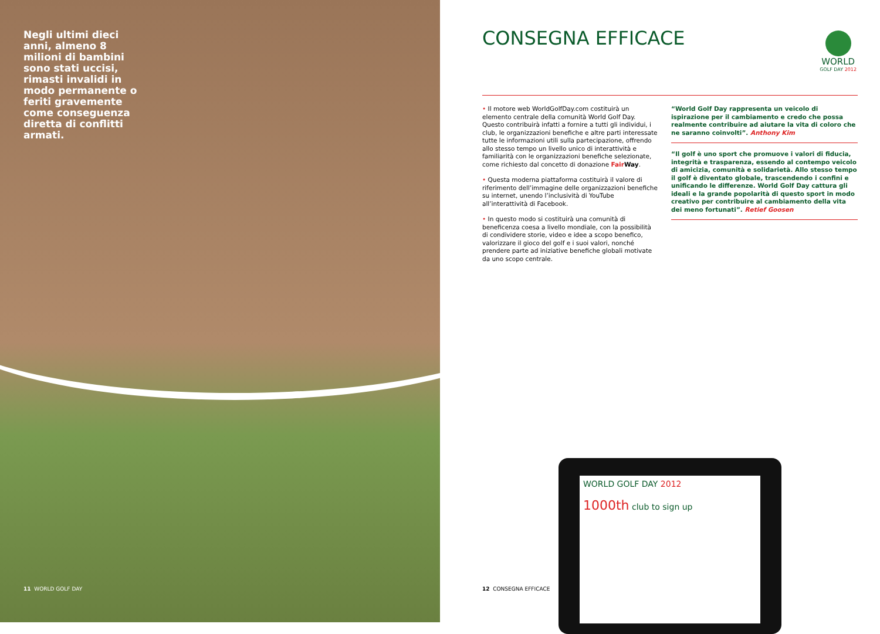Negli ultimi dieci anni, almeno 8 milioni di bambini sono stati uccisi, rimasti invalidi in modo permanente o feriti gravemente come conseguenza diretta di conflitti armati.
11 WORLD GOLF DAY
CONSEGNA EFFICACE
WORLD
GOLF DAY 2012
• Il motore web WorldGolfDay.com costituirà un elemento centrale della comunità World Golf Day. Questo contribuirà infatti a fornire a tutti gli individui, i club, le organizzazioni benefiche e altre parti interessate tutte le informazioni utili sulla partecipazione, offrendo allo stesso tempo un livello unico di interattività e familiarità con le organizzazioni benefiche selezionate, come richiesto dal concetto di donazione Fair Way.
• Questa moderna piattaforma costituirà il valore di riferimento dell’immagine delle organizzazioni benefiche su internet, unendo l’inclusività di YouTube all’interattività di Facebook.
• In questo modo si costituirà una comunità di beneficenza coesa a livello mondiale, con la possibilità di condividere storie, video e idee a scopo benefico, valorizzare il gioco del golf e i suoi valori, nonché prendere parte ad iniziative benefiche globali motivate da uno scopo centrale.
“World Golf Day rappresenta un veicolo di ispirazione per il cambiamento e credo che possa realmente contribuire ad aiutare la vita di coloro che ne saranno coinvolti”. Anthony Kim
“Il golf è uno sport che promuove i valori di fiducia, integrità e trasparenza, essendo al contempo veicolo di amicizia, comunità e solidarietà. Allo stesso tempo il golf è diventato globale, trascendendo i confini e unificando le differenze. World Golf Day cattura gli ideali e la grande popolarità di questo sport in modo creativo per contribuire al cambiamento della vita dei meno fortunati”. Retief Goosen
WORLD GOLF DAY 2012
1000th club to sign up
12 CONSEGNA EFFICACE